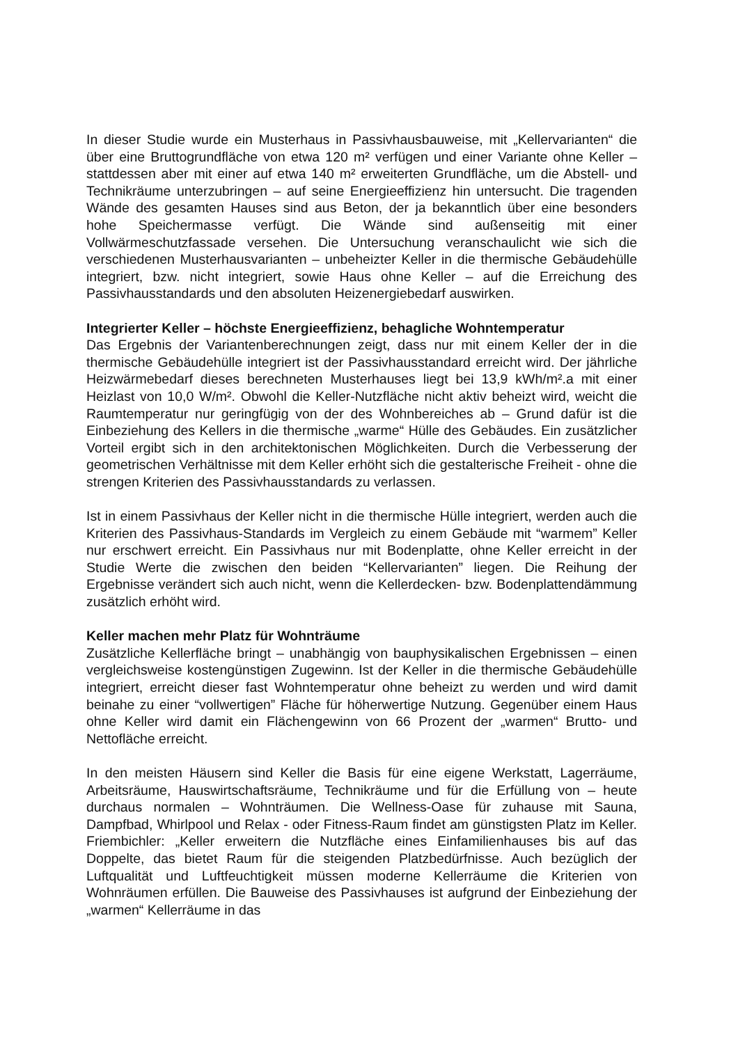In dieser Studie wurde ein Musterhaus in Passivhausbauweise, mit „Kellervarianten“ die über eine Bruttogrundfläche von etwa 120 m² verfügen und einer Variante ohne Keller – stattdessen aber mit einer auf etwa 140 m² erweiterten Grundfläche, um die Abstell- und Technikräume unterzubringen – auf seine Energieeffizienz hin untersucht. Die tragenden Wände des gesamten Hauses sind aus Beton, der ja bekanntlich über eine besonders hohe Speichermasse verfügt. Die Wände sind außenseitig mit einer Vollwärmeschutzfassade versehen. Die Untersuchung veranschaulicht wie sich die verschiedenen Musterhausvarianten – unbeheizter Keller in die thermische Gebäudehülle integriert, bzw. nicht integriert, sowie Haus ohne Keller – auf die Erreichung des Passivhausstandards und den absoluten Heizenergiebedarf auswirken.
Integrierter Keller – höchste Energieeffizienz, behagliche Wohntemperatur
Das Ergebnis der Variantenberechnungen zeigt, dass nur mit einem Keller der in die thermische Gebäudehülle integriert ist der Passivhausstandard erreicht wird. Der jährliche Heizwärmebedarf dieses berechneten Musterhauses liegt bei 13,9 kWh/m².a mit einer Heizlast von 10,0 W/m². Obwohl die Keller-Nutzfläche nicht aktiv beheizt wird, weicht die Raumtemperatur nur geringfügig von der des Wohnbereiches ab – Grund dafür ist die Einbeziehung des Kellers in die thermische „warme“ Hülle des Gebäudes. Ein zusätzlicher Vorteil ergibt sich in den architektonischen Möglichkeiten. Durch die Verbesserung der geometrischen Verhältnisse mit dem Keller erhöht sich die gestalterische Freiheit - ohne die strengen Kriterien des Passivhausstandards zu verlassen.
Ist in einem Passivhaus der Keller nicht in die thermische Hülle integriert, werden auch die Kriterien des Passivhaus-Standards im Vergleich zu einem Gebäude mit “warmem” Keller nur erschwert erreicht. Ein Passivhaus nur mit Bodenplatte, ohne Keller erreicht in der Studie Werte die zwischen den beiden “Kellervarianten” liegen. Die Reihung der Ergebnisse verändert sich auch nicht, wenn die Kellerdecken- bzw. Bodenplattendämmung zusätzlich erhöht wird.
Keller machen mehr Platz für Wohnträume
Zusätzliche Kellerfläche bringt – unabhängig von bauphysikalischen Ergebnissen – einen vergleichsweise kostengünstigen Zugewinn. Ist der Keller in die thermische Gebäudehülle integriert, erreicht dieser fast Wohntemperatur ohne beheizt zu werden und wird damit beinahe zu einer “vollwertigen” Fläche für höherwertige Nutzung. Gegenüber einem Haus ohne Keller wird damit ein Flächengewinn von 66 Prozent der „warmen“ Brutto- und Nettofläche erreicht.
In den meisten Häusern sind Keller die Basis für eine eigene Werkstatt, Lagerräume, Arbeitsräume, Hauswirtschaftsräume, Technikräume und für die Erfüllung von – heute durchaus normalen – Wohnträumen. Die Wellness-Oase für zuhause mit Sauna, Dampfbad, Whirlpool und Relax - oder Fitness-Raum findet am günstigsten Platz im Keller. Friembichler: „Keller erweitern die Nutzfläche eines Einfamilienhauses bis auf das Doppelte, das bietet Raum für die steigenden Platzbedürfnisse. Auch bezüglich der Luftqualität und Luftfeuchtigkeit müssen moderne Kellerräume die Kriterien von Wohnräumen erfüllen. Die Bauweise des Passivhauses ist aufgrund der Einbeziehung der „warmen“ Kellerräume in das